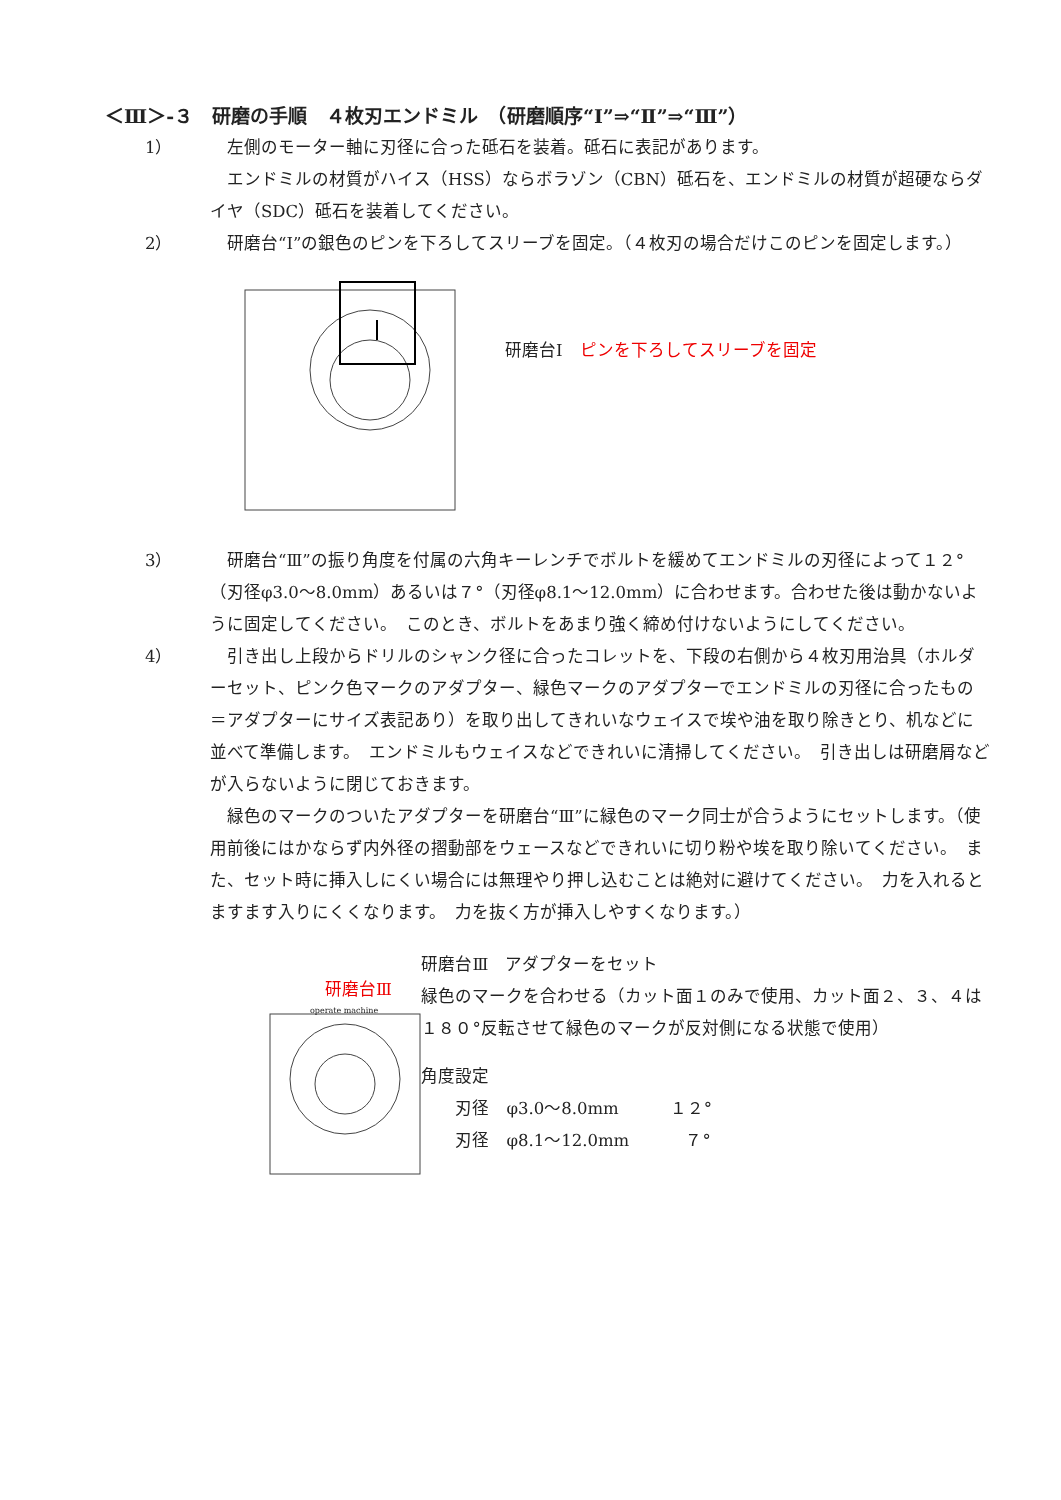＜Ⅲ＞-３　研磨の手順　４枚刃エンドミル　（研磨順序“Ⅰ”⇒“Ⅱ”⇒“Ⅲ”）
1） 　左側のモーター軸に刃径に合った砥石を装着。砥石に表記があります。
　エンドミルの材質がハイス（HSS）ならボラゾン（CBN）砥石を、エンドミルの材質が超硬ならダイヤ（SDC）砥石を装着してください。
2） 　研磨台“Ⅰ”の銀色のピンを下ろしてスリーブを固定。（４枚刃の場合だけこのピンを固定します。）
研磨台Ⅰ　ピンを下ろしてスリーブを固定
3） 　研磨台“Ⅲ”の振り角度を付属の六角キーレンチでボルトを緩めてエンドミルの刃径によって１２°（刃径φ3.0～8.0mm）あるいは７°（刃径φ8.1～12.0mm）に合わせます。合わせた後は動かないように固定してください。　このとき、ボルトをあまり強く締め付けないようにしてください。
4） 　引き出し上段からドリルのシャンク径に合ったコレットを、下段の右側から４枚刃用治具（ホルダーセット、ピンク色マークのアダプター、緑色マークのアダプターでエンドミルの刃径に合ったもの＝アダプターにサイズ表記あり）を取り出してきれいなウェイスで埃や油を取り除きとり、机などに並べて準備します。　エンドミルもウェイスなどできれいに清掃してください。　引き出しは研磨屑などが入らないように閉じておきます。
　緑色のマークのついたアダプターを研磨台“Ⅲ”に緑色のマーク同士が合うようにセットします。（使用前後にはかならず内外径の摺動部をウェースなどできれいに切り粉や埃を取り除いてください。　また、セット時に挿入しにくい場合には無理やり押し込むことは絶対に避けてください。　力を入れるとますます入りにくくなります。　力を抜く方が挿入しやすくなります。）
研磨台Ⅲ
operate machine
研磨台Ⅲ　アダプターをセット
緑色のマークを合わせる（カット面１のみで使用、カット面２、３、４は１８０°反転させて緑色のマークが反対側になる状態で使用）
角度設定
　　刃径　φ3.0～8.0mm　　　１２°
　　刃径　φ8.1～12.0mm　　　 ７°